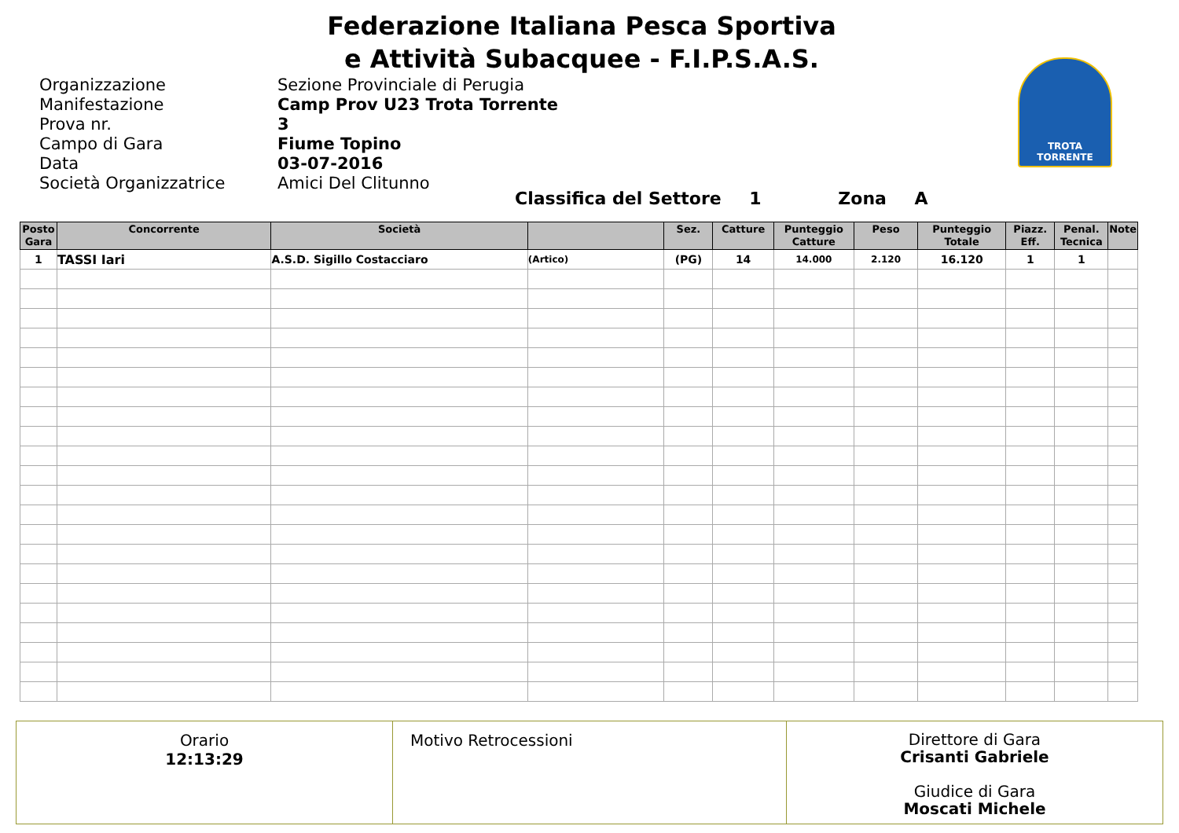Federazione Italiana Pesca Sportiva
e Attività Subacquee - F.I.P.S.A.S.
TROTA TORRENTE
Organizzazione
Sezione Provinciale di Perugia
Manifestazione
Camp Prov U23 Trota Torrente
Prova nr.
3
Campo di Gara
Fiume Topino
Data
03-07-2016
Società Organizzatrice
Amici Del Clitunno
Classifica del Settore 1 Zona A
| Posto Gara | Concorrente | Società | | Sez. | Catture | Punteggio Catture | Peso | Punteggio Totale | Piazz. Eff. | Penal. Tecnica | Note |
| --- | --- | --- | --- | --- | --- | --- | --- | --- | --- | --- | --- |
| 1 | TASSI Iari | A.S.D. Sigillo Costacciaro | (Artico) | (PG) | 14 | 14.000 | 2.120 | 16.120 | 1 | 1 | |
Orario
12:13:29
Motivo Retrocessioni
Direttore di Gara
Crisanti Gabriele
Giudice di Gara
Moscati Michele